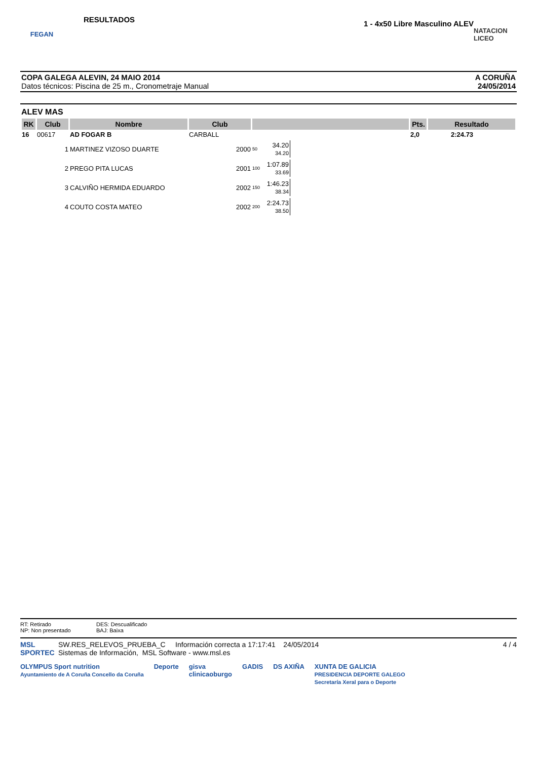FEGAN
RESULTADOS
1 - 4x50 Libre Masculino ALEV
NATACION LICEO
COPA GALEGA ALEVIN, 24 MAIO 2014
Datos técnicos: Piscina de 25 m., Cronometraje Manual
A CORUÑA
24/05/2014
ALEV MAS
| RK | Club | Nombre | Club | | Pts. | Resultado |
| --- | --- | --- | --- | --- | --- | --- |
| 16 | 00617 | AD FOGAR B | CARBALL | | 2,0 | 2:24.73 |
| | 1 | MARTINEZ VIZOSO DUARTE | 2000 | / 50 / 34.20 34.20 / | | |
| | 2 | PREGO PITA LUCAS | 2001 | / 100 / 1:07.89 33.69 / | | |
| | 3 | CALVIÑO HERMIDA EDUARDO | 2002 | / 150 / 1:46.23 38.34 / | | |
| | 4 | COUTO COSTA MATEO | 2002 | / 200 / 2:24.73 38.50 / | | |
RT: Retirado
NP: Non presentado
DES: Descualificado
BAJ: Baixa
MSL SPORTEC
SW.RES_RELEVOS_PRUEBA_C Información correcta a 17:17:41 24/05/2014
Sistemas de Información, MSL Software - www.msl.es
4 / 4
OLYMPUS Sport nutrition
Ayuntamiento de A Coruña Concello da Coruña
Deporte gisva
clinicaoburgo
GADIS DS AXIÑA XUNTA DE GALICIA
PRESIDENCIA DEPORTE GALEGO
Secretaría Xeral para o Deporte